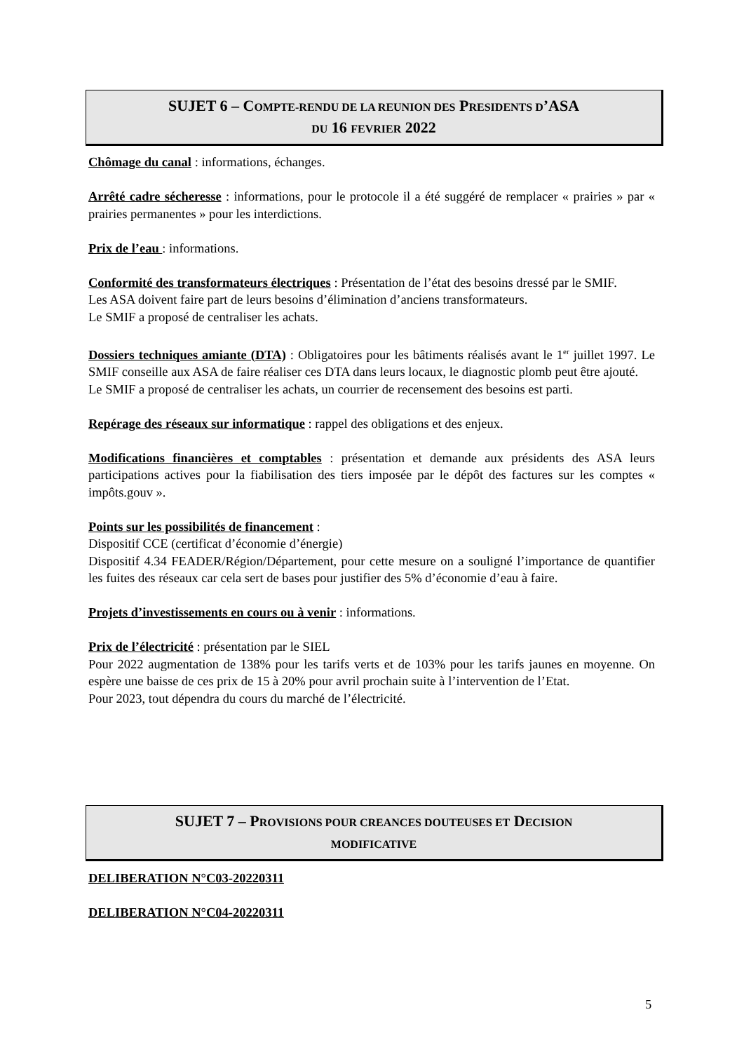SUJET 6 – COMPTE-RENDU DE LA REUNION DES PRESIDENTS D’ASA
DU 16 FEVRIER 2022
Chômage du canal : informations, échanges.
Arrêté cadre sécheresse : informations, pour le protocole il a été suggéré de remplacer « prairies » par « prairies permanentes » pour les interdictions.
Prix de l’eau : informations.
Conformité des transformateurs électriques : Présentation de l’état des besoins dressé par le SMIF.
Les ASA doivent faire part de leurs besoins d’élimination d’anciens transformateurs.
Le SMIF a proposé de centraliser les achats.
Dossiers techniques amiante (DTA) : Obligatoires pour les bâtiments réalisés avant le 1<sup>er</sup> juillet 1997. Le SMIF conseille aux ASA de faire réaliser ces DTA dans leurs locaux, le diagnostic plomb peut être ajouté.
Le SMIF a proposé de centraliser les achats, un courrier de recensement des besoins est parti.
Repérage des réseaux sur informatique : rappel des obligations et des enjeux.
Modifications financières et comptables : présentation et demande aux présidents des ASA leurs participations actives pour la fiabilisation des tiers imposée par le dépôt des factures sur les comptes « impôts.gouv ».
Points sur les possibilités de financement :
Dispositif CCE (certificat d’économie d’énergie)
Dispositif 4.34 FEADER/Région/Département, pour cette mesure on a souligné l’importance de quantifier les fuites des réseaux car cela sert de bases pour justifier des 5% d’économie d’eau à faire.
Projets d’investissements en cours ou à venir : informations.
Prix de l’électricité : présentation par le SIEL
Pour 2022 augmentation de 138% pour les tarifs verts et de 103% pour les tarifs jaunes en moyenne. On espère une baisse de ces prix de 15 à 20% pour avril prochain suite à l’intervention de l’Etat.
Pour 2023, tout dépendra du cours du marché de l’électricité.
SUJET 7 – PROVISIONS POUR CREANCES DOUTEUSES ET DECISION
MODIFICATIVE
DELIBERATION N°C03-20220311
DELIBERATION N°C04-20220311
5